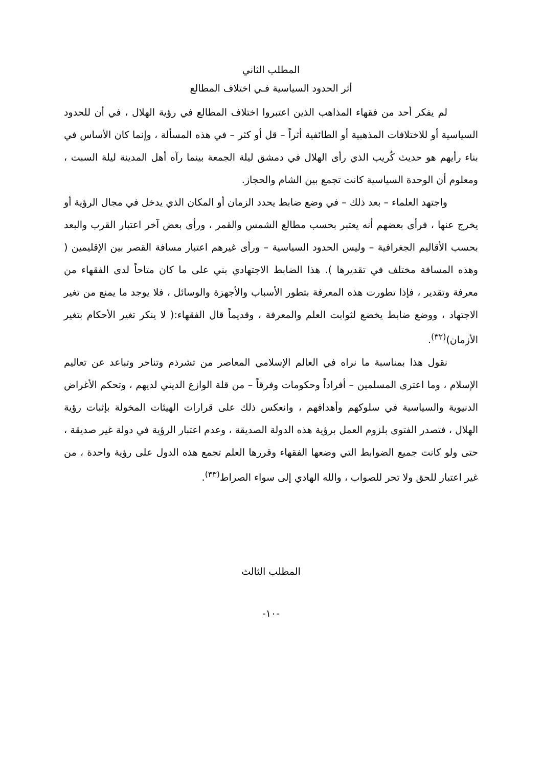المطلب الثاني
أثر الحدود السياسية فـي اختلاف المطالع
لم يفكر أحد من فقهاء المذاهب الذين اعتبروا اختلاف المطالع في رؤية الهلال ، في أن للحدود السياسية أو للاختلافات المذهبية أو الطائفية أثراً – قل أو كثر – في هذه المسألة ، وإنما كان الأساس في بناء رأيهم هو حديث كُريب الذي رأى الهلال في دمشق ليلة الجمعة بينما رآه أهل المدينة ليلة السبت ، ومعلوم أن الوحدة السياسية كانت تجمع بين الشام والحجاز.
واجتهد العلماء – بعد ذلك – في وضع ضابط يحدد الزمان أو المكان الذي يدخل في مجال الرؤية أو يخرج عنها ، فرأى بعضهم أنه يعتبر بحسب مطالع الشمس والقمر ، ورأى بعض آخر اعتبار القرب والبعد بحسب الأقاليم الجغرافية – وليس الحدود السياسية – ورأى غيرهم اعتبار مسافة القصر بين الإقليمين ( وهذه المسافة مختلف في تقديرها ). هذا الضابط الاجتهادي بني على ما كان متاحاً لدى الفقهاء من معرفة وتقدير ، فإذا تطورت هذه المعرفة بتطور الأسباب والأجهزة والوسائل ، فلا يوجد ما يمنع من تغير الاجتهاد ، ووضع ضابط يخضع لثوابت العلم والمعرفة ، وقديماً قال الفقهاء:( لا ينكر تغير الأحكام بتغير الأزمان)<sup>(٣٢)</sup>.
نقول هذا بمناسبة ما نراه في العالم الإسلامي المعاصر من تشرذم وتناحر وتباعد عن تعاليم الإسلام ، وما اعترى المسلمين – أفراداً وحكومات وفرقاً – من قلة الوازع الديني لديهم ، وتحكم الأغراض الدنيوية والسياسية في سلوكهم وأهدافهم ، وانعكس ذلك على قرارات الهيئات المخولة بإثبات رؤية الهلال ، فتصدر الفتوى بلزوم العمل برؤية هذه الدولة الصديقة ، وعدم اعتبار الرؤية في دولة غير صديقة ، حتى ولو كانت جميع الضوابط التي وضعها الفقهاء وقررها العلم تجمع هذه الدول على رؤية واحدة ، من غير اعتبار للحق ولا تحر للصواب ، والله الهادي إلى سواء الصراط<sup>(٣٣)</sup>.
المطلب الثالث
-١٠-